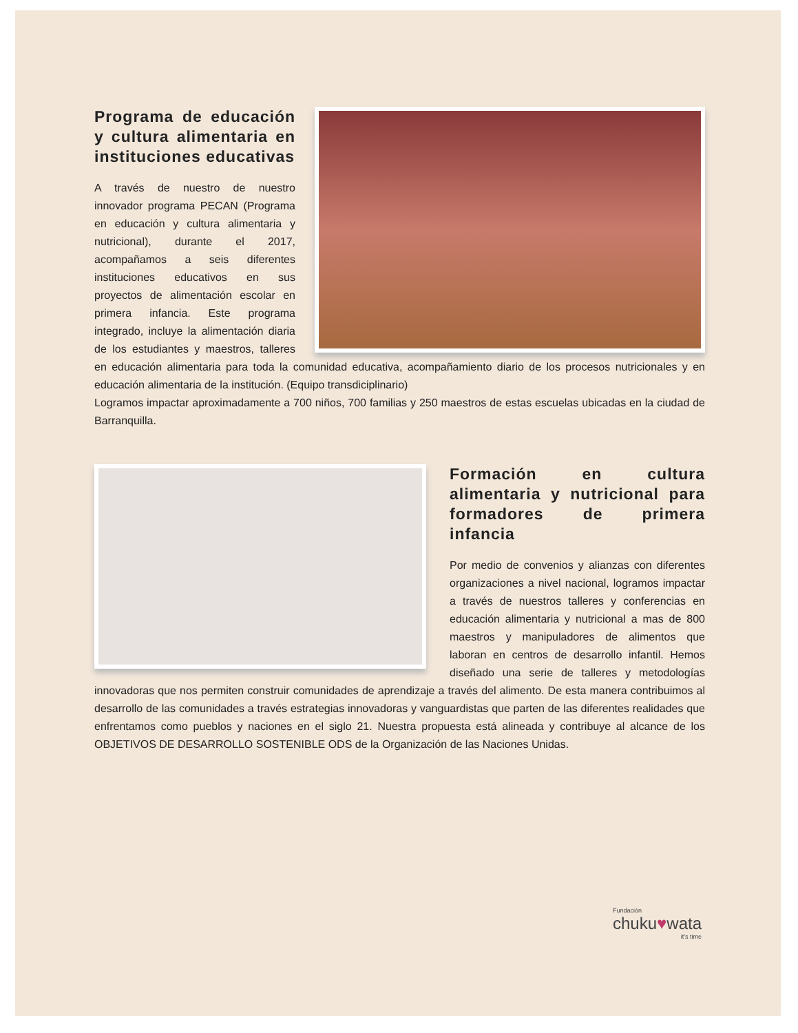Programa de educación y cultura alimentaria en instituciones educativas
A través de nuestro de nuestro innovador programa PECAN (Programa en educación y cultura alimentaria y nutricional), durante el 2017, acompañamos a seis diferentes instituciones educativos en sus proyectos de alimentación escolar en primera infancia. Este programa integrado, incluye la alimentación diaria de los estudiantes y maestros, talleres en educación alimentaria para toda la comunidad educativa, acompañamiento diario de los procesos nutricionales y en educación alimentaria de la institución. (Equipo transdiciplinario)
Logramos impactar aproximadamente a 700 niños, 700 familias y 250 maestros de estas escuelas ubicadas en la ciudad de Barranquilla.
Formación en cultura alimentaria y nutricional para formadores de primera infancia
Por medio de convenios y alianzas con diferentes organizaciones a nivel nacional, logramos impactar a través de nuestros talleres y conferencias en educación alimentaria y nutricional a mas de 800 maestros y manipuladores de alimentos que laboran en centros de desarrollo infantil. Hemos diseñado una serie de talleres y metodologías innovadoras que nos permiten construir comunidades de aprendizaje a través del alimento. De esta manera contribuimos al desarrollo de las comunidades a través estrategias innovadoras y vanguardistas que parten de las diferentes realidades que enfrentamos como pueblos y naciones en el siglo 21. Nuestra propuesta está alineada y contribuye al alcance de los OBJETIVOS DE DESARROLLO SOSTENIBLE ODS de la Organización de las Naciones Unidas.
Fundación
chuku♥wata
it's time